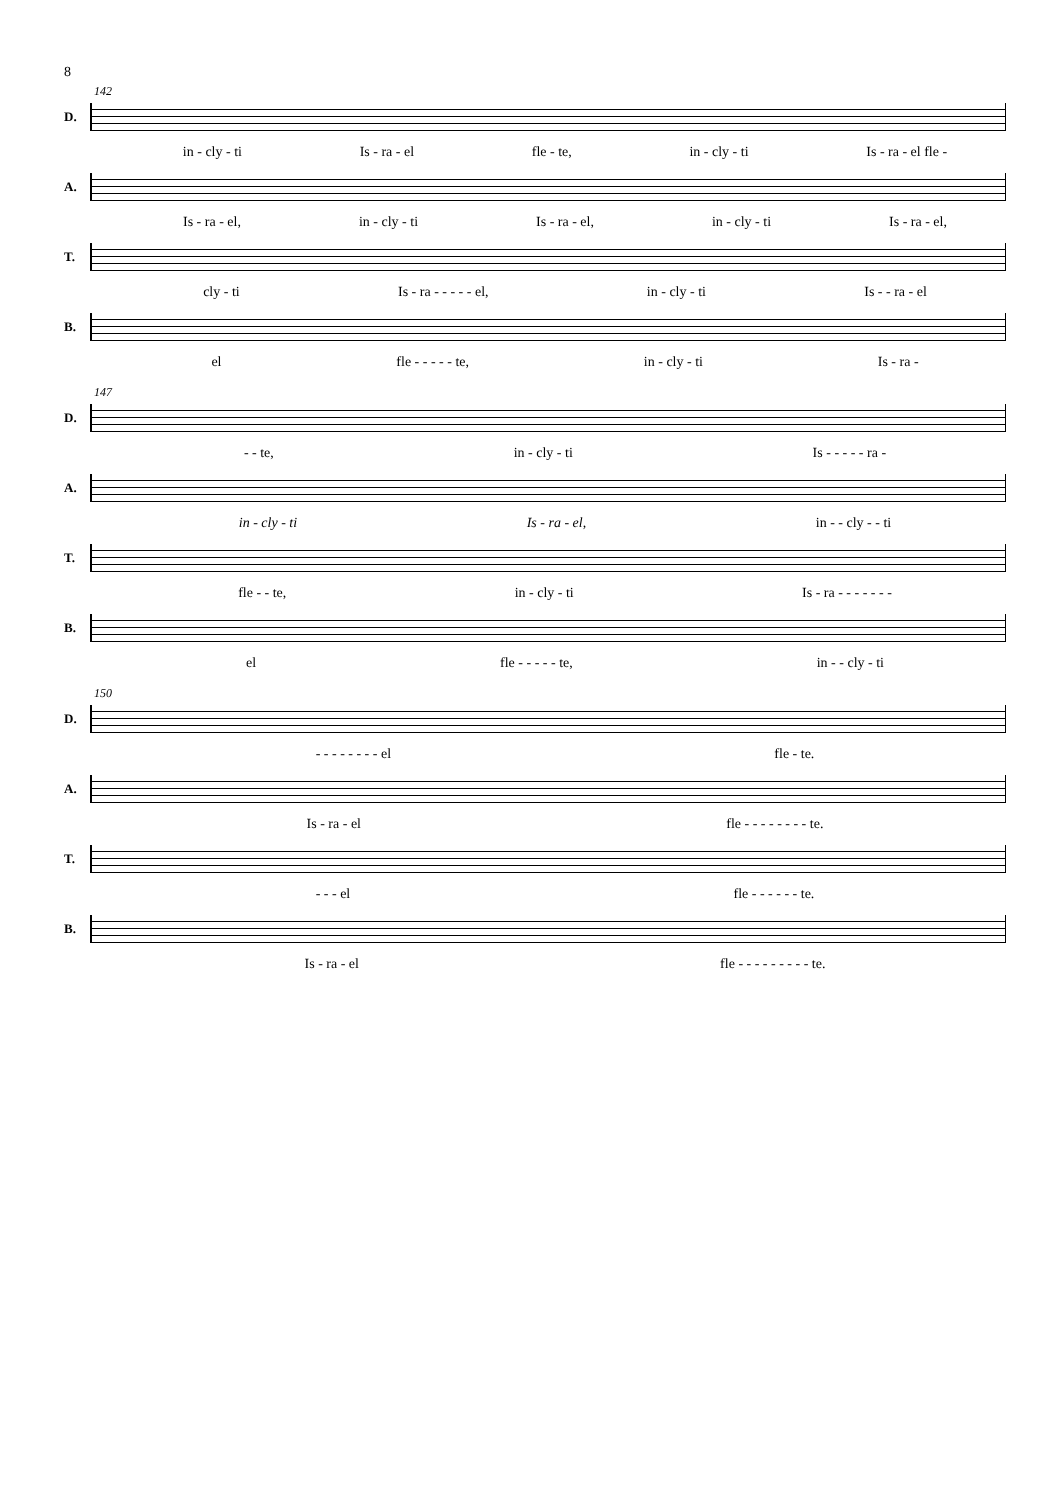8
142
D.
in - cly - ti Is - ra - el fle - te, in - cly - ti Is - ra - el fle -
A.
Is - ra - el, in - cly - ti Is - ra - el, in - cly - ti Is - ra - el,
T.
cly - ti Is - ra - - - - - el, in - cly - ti Is - - ra - el
B.
el fle - - - - - te, in - cly - ti Is - ra -
147
D.
- - te, in - cly - ti Is - - - - - ra -
A.
in - cly - ti Is - ra - el, in - - cly - - ti
T.
fle - - te, in - cly - ti Is - ra - - - - - - -
B.
el fle - - - - - te, in - - cly - ti
150
D.
- - - - - - - - el fle - te.
A.
Is - ra - el fle - - - - - - - - te.
T.
- - - el fle - - - - - - te.
B.
Is - ra - el fle - - - - - - - - - te.